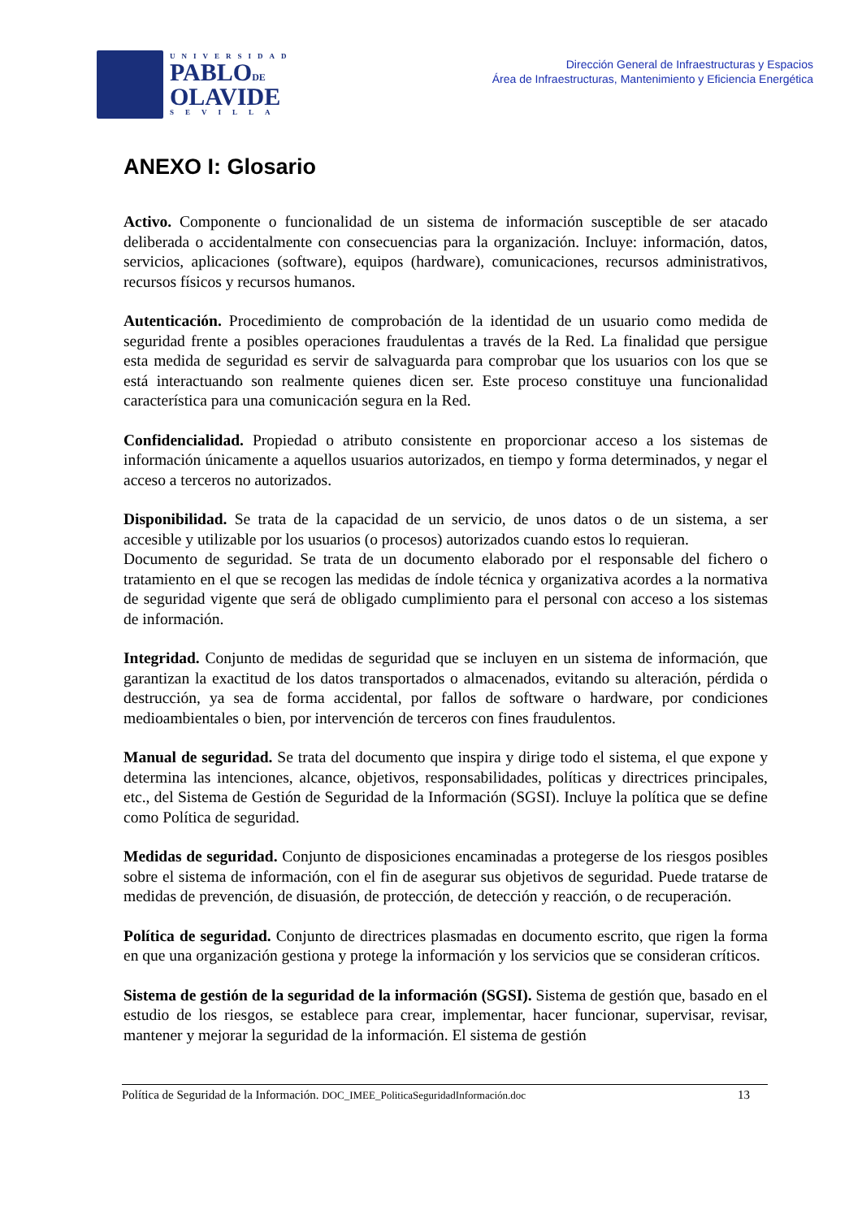UNIVERSIDAD
PABLODE
OLAVIDE
SEVILLA
Dirección General de Infraestructuras y Espacios
Área de Infraestructuras, Mantenimiento y Eficiencia Energética
ANEXO I: Glosario
Activo. Componente o funcionalidad de un sistema de información susceptible de ser atacado deliberada o accidentalmente con consecuencias para la organización. Incluye: información, datos, servicios, aplicaciones (software), equipos (hardware), comunicaciones, recursos administrativos, recursos físicos y recursos humanos.
Autenticación. Procedimiento de comprobación de la identidad de un usuario como medida de seguridad frente a posibles operaciones fraudulentas a través de la Red. La finalidad que persigue esta medida de seguridad es servir de salvaguarda para comprobar que los usuarios con los que se está interactuando son realmente quienes dicen ser. Este proceso constituye una funcionalidad característica para una comunicación segura en la Red.
Confidencialidad. Propiedad o atributo consistente en proporcionar acceso a los sistemas de información únicamente a aquellos usuarios autorizados, en tiempo y forma determinados, y negar el acceso a terceros no autorizados.
Disponibilidad. Se trata de la capacidad de un servicio, de unos datos o de un sistema, a ser accesible y utilizable por los usuarios (o procesos) autorizados cuando estos lo requieran.
Documento de seguridad. Se trata de un documento elaborado por el responsable del fichero o tratamiento en el que se recogen las medidas de índole técnica y organizativa acordes a la normativa de seguridad vigente que será de obligado cumplimiento para el personal con acceso a los sistemas de información.
Integridad. Conjunto de medidas de seguridad que se incluyen en un sistema de información, que garantizan la exactitud de los datos transportados o almacenados, evitando su alteración, pérdida o destrucción, ya sea de forma accidental, por fallos de software o hardware, por condiciones medioambientales o bien, por intervención de terceros con fines fraudulentos.
Manual de seguridad. Se trata del documento que inspira y dirige todo el sistema, el que expone y determina las intenciones, alcance, objetivos, responsabilidades, políticas y directrices principales, etc., del Sistema de Gestión de Seguridad de la Información (SGSI). Incluye la política que se define como Política de seguridad.
Medidas de seguridad. Conjunto de disposiciones encaminadas a protegerse de los riesgos posibles sobre el sistema de información, con el fin de asegurar sus objetivos de seguridad. Puede tratarse de medidas de prevención, de disuasión, de protección, de detección y reacción, o de recuperación.
Política de seguridad. Conjunto de directrices plasmadas en documento escrito, que rigen la forma en que una organización gestiona y protege la información y los servicios que se consideran críticos.
Sistema de gestión de la seguridad de la información (SGSI). Sistema de gestión que, basado en el estudio de los riesgos, se establece para crear, implementar, hacer funcionar, supervisar, revisar, mantener y mejorar la seguridad de la información. El sistema de gestión
Política de Seguridad de la Información. DOC_IMEE_PoliticaSeguridadInformación.doc 13